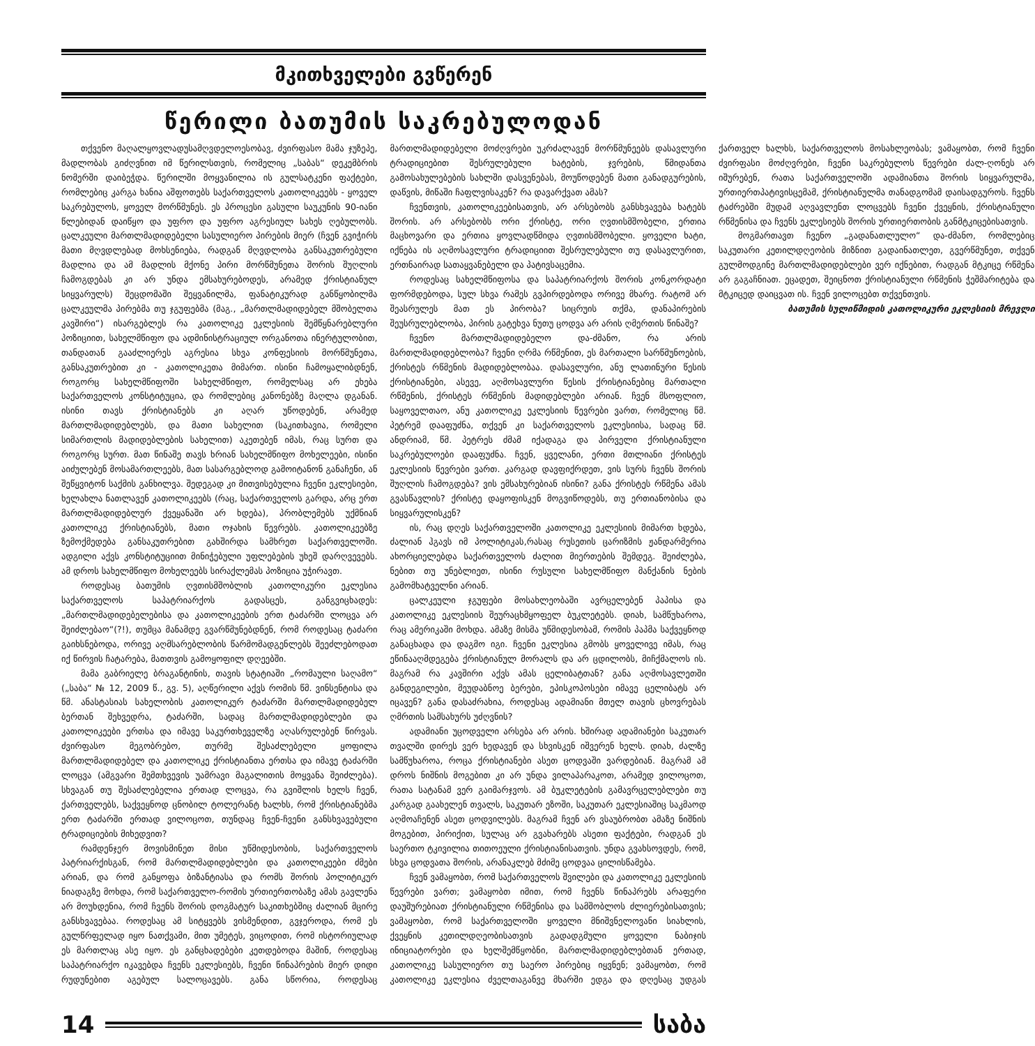მკითხველები გვწერენ
წერილი ბათუმის საკრებულოდან
თქვენო მაღალყოვლადუსამღვდელოესობავ, ძვირფასო მამა ჯუზეპე, მადლობას გიძღვნით იმ წერილსთვის, რომელიც „საბას“ დეკემბრის ნომერში დაიბეჭდა. წერილში მოყვანილია ის გულსატკენი ფაქტები, რომლებიც კარგა ხანია აშფოთებს საქართველოს კათოლიკეებს - ყოველ საკრებულოს, ყოველ მორწმუნეს. ეს პროცესი გასული საუკუნის 90-იანი წლებიდან დაიწყო და უფრო და უფრო აგრესიულ სახეს ღებულობს. ცალკეული მართლმადიდებელი სასულიერო პირების მიერ (ჩვენ გვიჭირს მათი მღვდლებად მოხსენიება, რადგან მღვდლობა განსაკუთრებული მადლია და ამ მადლის მქონე პირი მორწმუნეთა შორის შუღლის ჩამოგდებას კი არ უნდა ემსახურებოდეს, არამედ ქრისტიანულ სიყვარულს) შეცდომაში შეყვანილმა, ფანატიკურად განწყობილმა ცალკეულმა პირებმა თუ ჯგუფებმა (მაგ., „მართლმადიდებელ მშობელთა კავშირი“) ისარგებლეს რა კათოლიკე ეკლესიის შემწყნარებლური პოზიციით, სახელმწიფო და ადმინისტრაციულ ორგანოთა ინერტულობით, თანდათან გააძლიერეს აგრესია სხვა კონფესიის მორწმუნეთა, განსაკუთრებით კი - კათოლიკეთა მიმართ. ისინი ჩამოყალიბდნენ, როგორც სახელმწიფოში სახელმწიფო, რომელსაც არ ეხება საქართველოს კონსტიტუცია, და რომლებიც კანონებზე მაღლა დგანან. ისინი თავს ქრისტიანებს კი აღარ უწოდებენ, არამედ მართლმადიდებლებს, და მათი სახელით (საკითხავია, რომელი სიმართლის მადიდებლების სახელით) აკეთებენ იმას, რაც სურთ და როგორც სურთ. მათ წინაშე თავს ხრიან სახელმწიფო მოხელეები, ისინი აიძულებენ მოსამართლეებს, მათ სასარგებლოდ გამოიტანონ განაჩენი, ან შეწყვიტონ საქმის განხილვა. შედეგად კი მითვისებულია ჩვენი ეკლესიები, ხელახლა ნათლავენ კათოლიკეებს (რაც, საქართველოს გარდა, არც ერთ მართლმადიდებლურ ქვეყანაში არ ხდება), პრობლემებს უქმნიან კათოლიკე ქრისტიანებს, მათი ოჯახის წევრებს. კათოლიკეებზე ზემოქმედება განსაკუთრებით გახშირდა სამხრეთ საქართველოში. ადგილი აქვს კონსტიტუციით მინიჭებული უფლებების უხეშ დარღვევებს. ამ დროს სახელმწიფო მოხელეებს სირაქლემას პოზიცია უჭირავთ.
როდესაც ბათუმის ღვთისმშობლის კათოლიკური ეკლესია საქართველოს საპატრიარქოს გადასცეს, განგვიცხადეს: „მართლმადიდებელებისა და კათოლიკეების ერთ ტაძარში ლოცვა არ შეიძლებაო“(?!), თუმცა მანამდე გვარწმუნებდნენ, რომ როდესაც ტაძარი გაიხსნებოდა, ორივე აღმსარებლობის წარმომადგენლებს შეეძლებოდათ იქ წირვის ჩატარება, მათთვის გამოყოფილ დღეებში.
მამა გაბრიელე ბრაგანტინის, თავის სტატიაში „რომაული საღამო“ („საბა“ № 12, 2009 წ., გვ. 5), აღწერილი აქვს რომის წმ. ვინსენტისა და წმ. ანასტასიას სახელობის კათოლიკურ ტაძარში მართლმადიდებელ ბერთან შეხვედრა, ტაძარში, სადაც მართლმადიდებლები და კათოლიკეები ერთსა და იმავე საკურთხეველზე აღასრულებენ წირვას. ძვირფასო მეგობრებო, თურმე შესაძლებელი ყოფილა მართლმადიდებელ და კათოლიკე ქრისტიანთა ერთსა და იმავე ტაძარში ლოცვა (ამგვარი შემთხვევის უამრავი მაგალითის მოყვანა შეიძლება). სხვაგან თუ შესაძლებელია ერთად ლოცვა, რა გვიშლის ხელს ჩვენ, ქართველებს, საქვეყნოდ ცნობილ ტოლერანტ ხალხს, რომ ქრისტიანებმა ერთ ტაძარში ერთად ვილოცოთ, თუნდაც ჩვენ-ჩვენი განსხვავებული ტრადიციების მიხედვით?
რამდენჯერ მოვისმინეთ მისი უწმიდესობის, საქართველოს პატრიარქისგან, რომ მართლმადიდებლები და კათოლიკეები ძმები არიან, და რომ განყოფა ბიზანტიასა და რომს შორის პოლიტიკურ ნიადაგზე მოხდა, რომ საქართველო-რომის ურთიერთობაზე ამას გავლენა არ მოუხდენია, რომ ჩვენს შორის დოგმატურ საკითხებშიც ძალიან მცირე განსხვავებაა. როდესაც ამ სიტყვებს ვისმენდით, გვჯეროდა, რომ ეს გულწრფელად იყო ნათქვამი, მით უმეტეს, ვიცოდით, რომ ისტორიულად ეს მართლაც ასე იყო. ეს განცხადებები კეთდებოდა მაშინ, როდესაც საპატრიარქო იკავებდა ჩვენს ეკლესიებს, ჩვენი წინაპრების მიერ დიდი რუდუნებით აგებულ სალოცავებს. განა სწორია, როდესაც მართლმადიდებელი მოძღვრები უკრძალავენ მორწმუნეებს დასავლური ტრადიციებით შესრულებული ხატების, ჯვრების, წმიდანთა გამოსახულებების სახლში დასვენებას, მოუწოდებენ მათი განადგურების, დაწვის, მიწაში ჩაფლვისაკენ? რა დავარქვათ ამას?
ჩვენთვის, კათოლიკეებისათვის, არ არსებობს განსხვავება ხატებს შორის. არ არსებობს ორი ქრისტე, ორი ღვთისმშობელი, ერთია მაცხოვარი და ერთია ყოვლადწმიდა ღვთისმშობელი. ყოველი ხატი, იქნება ის აღმოსავლური ტრადიციით შესრულებული თუ დასავლურით, ერთნაირად სათაყვანებელი და პატივსაცემია.
როდესაც სახელმწიფოსა და საპატრიარქოს შორის კონკორდატი ფორმდებოდა, სულ სხვა რამეს გვპირდებოდა ორივე მხარე. რატომ არ შეასრულეს მათ ეს პირობა? სიცრუის თქმა, დანაპირების შეუსრულებლობა, პირის გატეხვა ნუთუ ცოდვა არ არის ღმერთის წინაშე?
ჩვენო მართლმადიდებელო და-ძმანო, რა არის მართლმადიდებლობა? ჩვენი ღრმა რწმენით, ეს მართალი სარწმუნოების, ქრისტეს რწმენის მადიდებლობაა. დასავლური, ანუ ლათინური წესის ქრისტიანები, ასევე, აღმოსავლური წესის ქრისტიანებიც მართალი რწმენის, ქრისტეს რწმენის მადიდებლები არიან. ჩვენ მსოფლიო, საყოველთაო, ანუ კათოლიკე ეკლესიის წევრები ვართ, რომელიც წმ. პეტრემ დააფუძნა, თქვენ კი საქართველოს ეკლესიისა, სადაც წმ. ანდრიამ, წმ. პეტრეს ძმამ იქადაგა და პირველი ქრისტიანული საკრებულოები დააფუძნა. ჩვენ, ყველანი, ერთი მთლიანი ქრისტეს ეკლესიის წევრები ვართ. კარგად დავფიქრდეთ, ვის სურს ჩვენს შორის შუღლის ჩამოგდება? ვის ემსახურებიან ისინი? განა ქრისტეს რწმენა ამას გვასწავლის? ქრისტე დაყოფისკენ მოგვიწოდებს, თუ ერთიანობისა და სიყვარულისკენ?
ის, რაც დღეს საქართველოში კათოლიკე ეკლესიის მიმართ ხდება, ძალიან ჰგავს იმ პოლიტიკას,რასაც რუსეთის ცარიზმის ჟანდარმერია ახორციელებდა საქართველოს ძალით მიერთების შემდეგ. შეიძლება, ნებით თუ უნებლიეთ, ისინი რუსული სახელმწიფო მანქანის ნების გამომხატველნი არიან.
ცალკეული ჯგუფები მოსახლეობაში ავრცელებენ პაპისა და კათოლიკე ეკლესიის შეურაცხმყოფელ ბუკლეტებს. დიახ, სამწუხაროა, რაც ამერიკაში მოხდა. ამაზე მისმა უწმიდესობამ, რომის პაპმა საქვეყნოდ განაცხადა და დაგმო იგი. ჩვენი ეკლესია გმობს ყოველივე იმას, რაც ეწინააღმდეგება ქრისტიანულ მორალს და არ ცდილობს, მიჩქმალოს ის. მაგრამ რა კავშირი აქვს ამას ცელიბატთან? განა აღმოსავლეთში განდეგილები, მეუდაბნოე ბერები, ეპისკოპოსები იმავე ცელიბატს არ იცავენ? განა დასაძრახია, როდესაც ადამიანი მთელ თავის ცხოვრებას ღმრთის სამსახურს უძღვნის?
ადამიანი უცოდველი არსება არ არის. ხშირად ადამიანები საკუთარ თვალში დირეს ვერ ხედავენ და სხვისკენ იშვერენ ხელს. დიახ, ძალზე სამწუხაროა, როცა ქრისტიანები ასეთ ცოდვაში ვარდებიან. მაგრამ ამ დროს ნიშნის მოგებით კი არ უნდა ვილაპარაკოთ, არამედ ვილოცოთ, რათა სატანამ ვერ გაიმარჯვოს. ამ ბუკლეტების გამავრცელებლები თუ კარგად გაახელენ თვალს, საკუთარ ეზოში, საკუთარ ეკლესიაშიც საკმაოდ აღმოაჩენენ ასეთ ცოდვილებს. მაგრამ ჩვენ არ ვსაუბრობთ ამაზე ნიშნის მოგებით, პირიქით, სულაც არ გვახარებს ასეთი ფაქტები, რადგან ეს საერთო ტკივილია თითოეული ქრისტიანისათვის. უნდა გვახსოვდეს, რომ, სხვა ცოდვათა შორის, არანაკლებ მძიმე ცოდვაა ცილისწამება.
ჩვენ ვამაყობთ, რომ საქართველოს შვილები და კათოლიკე ეკლესიის წევრები ვართ; ვამაყობთ იმით, რომ ჩვენს წინაპრებს არაფერი დაუშურებიათ ქრისტიანული რწმენისა და სამშობლოს ძლიერებისათვის; ვამაყობთ, რომ საქართველოში ყოველი მნიშვნელოვანი სიახლის, ქვეყნის კეთილდღეობისათვის გადადგმული ყოველი ნაბიჯის ინიციატორები და ხელშემწყობნი, მართლმადიდებლებთან ერთად, კათოლიკე სასულიერო თუ საერო პირებიც იყვნენ; ვამაყობთ, რომ კათოლიკე ეკლესია ძველთაგანვე მხარში ედგა და დღესაც უდგას ქართველ ხალხს, საქართველოს მოსახლეობას; ვამაყობთ, რომ ჩვენი ძვირფასი მოძღვრები, ჩვენი საკრებულოს წევრები ძალ-ღონეს არ იშურებენ, რათა საქართველოში ადამიანთა შორის სიყვარულმა, ურთიერთპატივისცემამ, ქრისტიანულმა თანადგომამ დაისადგუროს. ჩვენს ტაძრებში მუდამ აღვავლენთ ლოცვებს ჩვენი ქვეყნის, ქრისტიანული რწმენისა და ჩვენს ეკლესიებს შორის ურთიერთობის განმტკიცებისათვის.
მოგმართავთ ჩვენო „გადანათლულო“ და-ძმანო, რომლებიც საკუთარი კეთილდღეობის მიზნით გადაინათლეთ, გვერწმუნეთ, თქვენ გულმოდგინე მართლმადიდებლები ვერ იქნებით, რადგან მტკიცე რწმენა არ გაგაჩნიათ. ეცადეთ, შეიცნოთ ქრისტიანული რწმენის ჭეშმარიტება და მტკიცედ დაიცვათ ის. ჩვენ ვილოცებთ თქვენთვის.
ბათუმის სულიწმიდის კათოლიკური ეკლესიის მრევლი
14 საბა